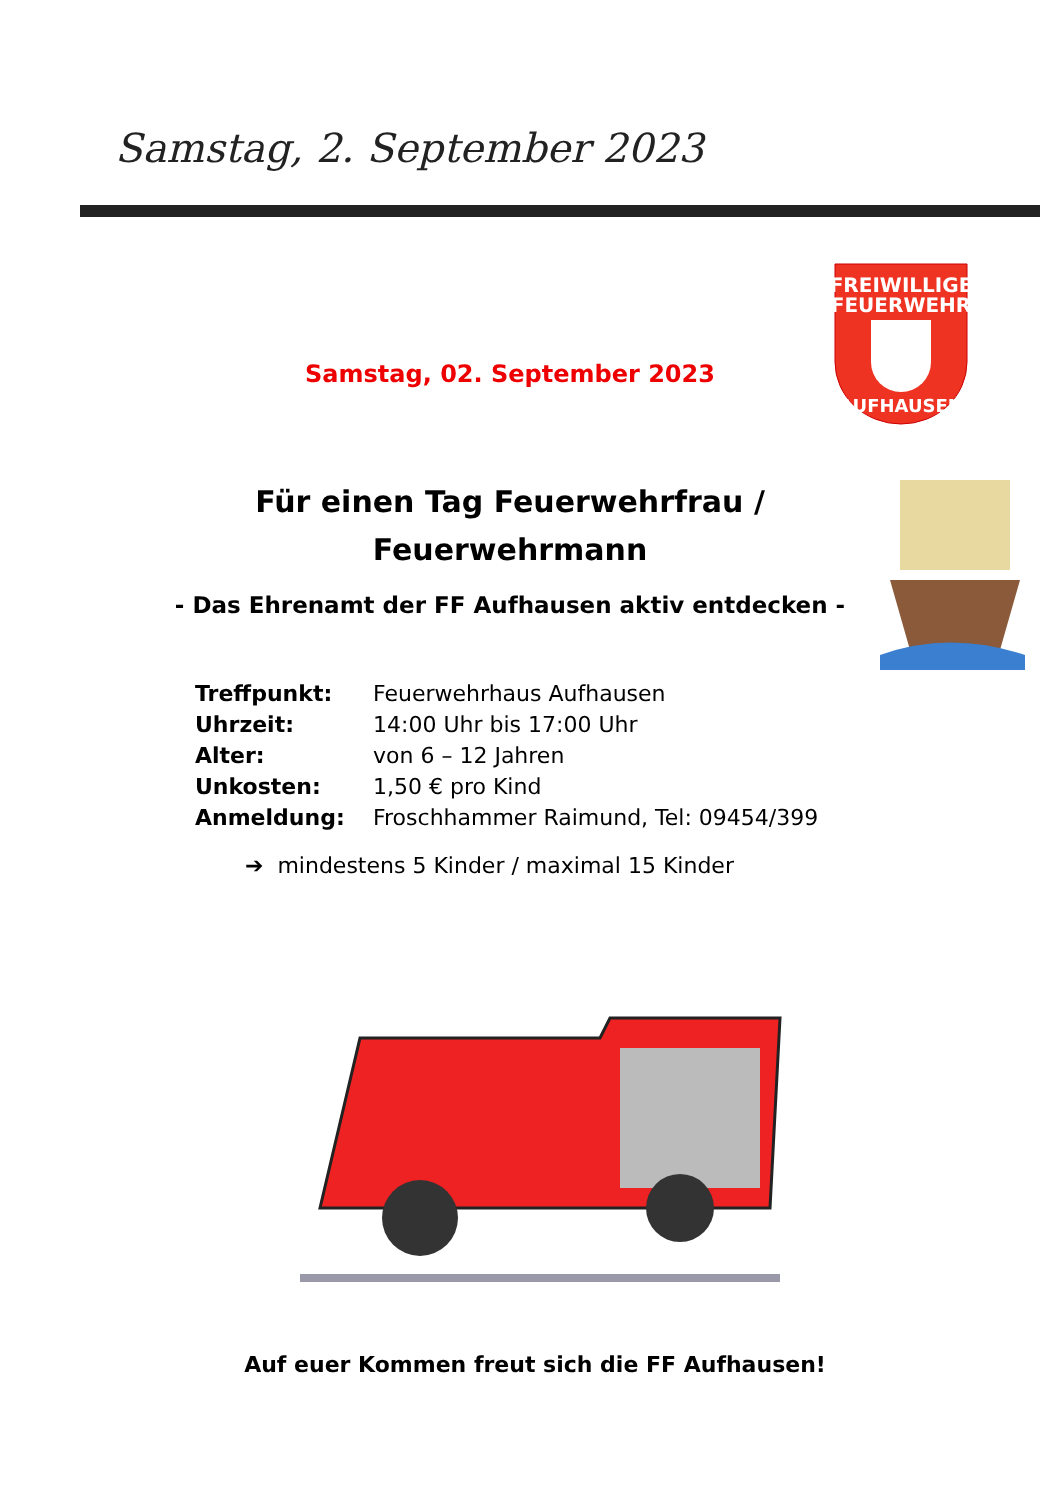Samstag, 2. September 2023
FREIWILLIGE
FEUERWEHR
AUFHAUSEN
Samstag, 02. September 2023
Für einen Tag Feuerwehrfrau /
Feuerwehrmann
- Das Ehrenamt der FF Aufhausen aktiv entdecken -
| Treffpunkt: | Feuerwehrhaus Aufhausen |
| Uhrzeit: | 14:00 Uhr bis 17:00 Uhr |
| Alter: | von 6 – 12 Jahren |
| Unkosten: | 1,50 € pro Kind |
| Anmeldung: | Froschhammer Raimund, Tel: 09454/399 |
➔ mindestens 5 Kinder / maximal 15 Kinder
Auf euer Kommen freut sich die FF Aufhausen!